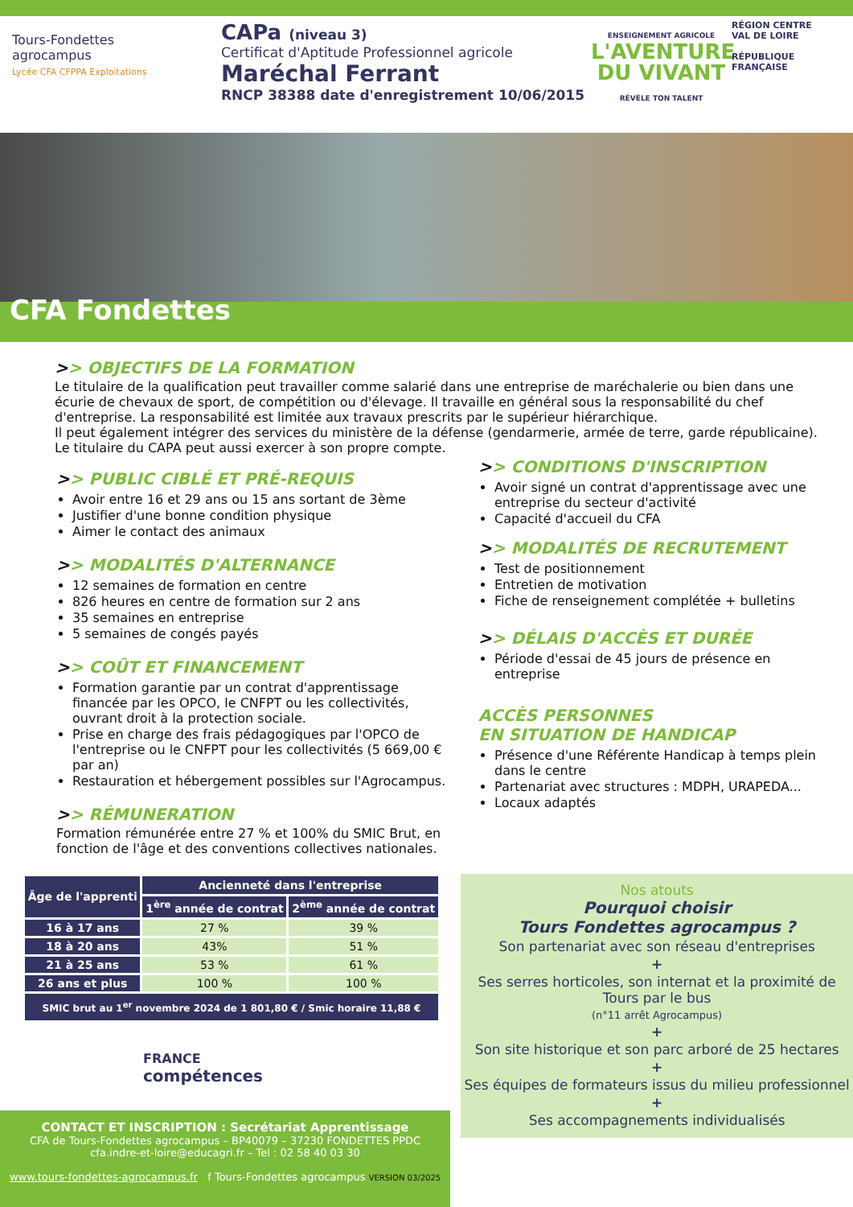Tours-Fondettes
agrocampus
Lycée CFA CFPPA Exploitations
CAPa (niveau 3)
Certificat d'Aptitude Professionnel agricole
Maréchal Ferrant
RNCP 38388 date d'enregistrement 10/06/2015
ENSEIGNEMENT AGRICOLE
L'AVENTURE
DU VIVANT
RÉVÈLE TON TALENT
RÉGION CENTRE VAL DE LOIRE
RÉPUBLIQUE FRANÇAISE
CFA Fondettes
>> OBJECTIFS DE LA FORMATION
Le titulaire de la qualification peut travailler comme salarié dans une entreprise de maréchalerie ou bien dans une écurie de chevaux de sport, de compétition ou d'élevage. Il travaille en général sous la responsabilité du chef d'entreprise. La responsabilité est limitée aux travaux prescrits par le supérieur hiérarchique.
Il peut également intégrer des services du ministère de la défense (gendarmerie, armée de terre, garde républicaine).
Le titulaire du CAPA peut aussi exercer à son propre compte.
>> PUBLIC CIBLÉ ET PRÉ-REQUIS
Avoir entre 16 et 29 ans ou 15 ans sortant de 3ème
Justifier d'une bonne condition physique
Aimer le contact des animaux
>> MODALITÉS D'ALTERNANCE
12 semaines de formation en centre
826 heures en centre de formation sur 2 ans
35 semaines en entreprise
5 semaines de congés payés
>> COÛT ET FINANCEMENT
Formation garantie par un contrat d'apprentissage financée par les OPCO, le CNFPT ou les collectivités, ouvrant droit à la protection sociale.
Prise en charge des frais pédagogiques par l'OPCO de l'entreprise ou le CNFPT pour les collectivités (5 669,00 € par an)
Restauration et hébergement possibles sur l'Agrocampus.
>> RÉMUNERATION
Formation rémunérée entre 27 % et 100% du SMIC Brut, en fonction de l'âge et des conventions collectives nationales.
>> CONDITIONS D'INSCRIPTION
Avoir signé un contrat d'apprentissage avec une entreprise du secteur d'activité
Capacité d'accueil du CFA
>> MODALITÉS DE RECRUTEMENT
Test de positionnement
Entretien de motivation
Fiche de renseignement complétée + bulletins
>> DÉLAIS D'ACCÈS ET DURÉE
Période d'essai de 45 jours de présence en entreprise
ACCÈS PERSONNES
EN SITUATION DE HANDICAP
Présence d'une Référente Handicap à temps plein dans le centre
Partenariat avec structures : MDPH, URAPEDA...
Locaux adaptés
| Âge de l'apprenti | Ancienneté dans l'entreprise | |
| --- | --- | --- |
| | 1<sup>ère</sup> année de contrat | 2<sup>ème</sup> année de contrat |
| 16 à 17 ans | 27 % | 39 % |
| 18 à 20 ans | 43% | 51 % |
| 21 à 25 ans | 53 % | 61 % |
| 26 ans et plus | 100 % | 100 % |
| SMIC brut au 1<sup>er</sup> novembre 2024 de 1 801,80 € / Smic horaire 11,88 € | | |
FRANCE
compétences
Nos atouts
Pourquoi choisir
Tours Fondettes agrocampus ?
Son partenariat avec son réseau d'entreprises
+
Ses serres horticoles, son internat et la proximité de Tours par le bus
(n°11 arrêt Agrocampus)
+
Son site historique et son parc arboré de 25 hectares
+
Ses équipes de formateurs issus du milieu professionnel
+
Ses accompagnements individualisés
CONTACT ET INSCRIPTION : Secrétariat Apprentissage
CFA de Tours-Fondettes agrocampus – BP40079 – 37230 FONDETTES PPDC
cfa.indre-et-loire@educagri.fr – Tel : 02 58 40 03 30
www.tours-fondettes-agrocampus.fr f Tours-Fondettes agrocampus VERSION 03/2025